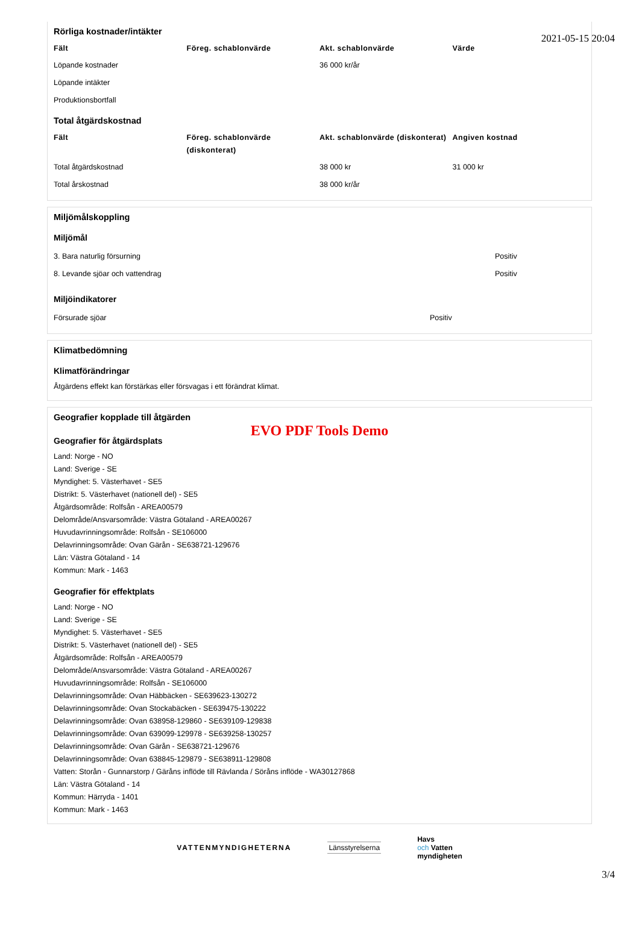2021-05-15 20:04
Rörliga kostnader/intäkter
| Fält | Föreg. schablonvärde | Akt. schablonvärde | Värde |
| --- | --- | --- | --- |
| Löpande kostnader | | 36 000 kr/år | |
| Löpande intäkter | | | |
| Produktionsbortfall | | | |
Total åtgärdskostnad
| Fält | Föreg. schablonvärde (diskonterat) | Akt. schablonvärde (diskonterat) | Angiven kostnad |
| --- | --- | --- | --- |
| Total åtgärdskostnad | | 38 000 kr | 31 000 kr |
| Total årskostnad | | 38 000 kr/år | |
Miljömålskoppling
Miljömål
| 3. Bara naturlig försurning | Positiv |
| 8. Levande sjöar och vattendrag | Positiv |
Miljöindikatorer
| Försurade sjöar | Positiv |
Klimatbedömning
Klimatförändringar
Åtgärdens effekt kan förstärkas eller försvagas i ett förändrat klimat.
Geografier kopplade till åtgärden
EVO PDF Tools Demo
Geografier för åtgärdsplats
Land: Norge - NO
Land: Sverige - SE
Myndighet: 5. Västerhavet - SE5
Distrikt: 5. Västerhavet (nationell del) - SE5
Åtgärdsområde: Rolfsån - AREA00579
Delområde/Ansvarsområde: Västra Götaland - AREA00267
Huvudavrinningsområde: Rolfsån - SE106000
Delavrinningsområde: Ovan Gärån - SE638721-129676
Län: Västra Götaland - 14
Kommun: Mark - 1463
Geografier för effektplats
Land: Norge - NO
Land: Sverige - SE
Myndighet: 5. Västerhavet - SE5
Distrikt: 5. Västerhavet (nationell del) - SE5
Åtgärdsområde: Rolfsån - AREA00579
Delområde/Ansvarsområde: Västra Götaland - AREA00267
Huvudavrinningsområde: Rolfsån - SE106000
Delavrinningsområde: Ovan Häbbäcken - SE639623-130272
Delavrinningsområde: Ovan Stockabäcken - SE639475-130222
Delavrinningsområde: Ovan 638958-129860 - SE639109-129838
Delavrinningsområde: Ovan 639099-129978 - SE639258-130257
Delavrinningsområde: Ovan Gärån - SE638721-129676
Delavrinningsområde: Ovan 638845-129879 - SE638911-129808
Vatten: Storån - Gunnarstorp / Gäråns inflöde till Rävlanda / Söråns inflöde - WA30127868
Län: Västra Götaland - 14
Kommun: Härryda - 1401
Kommun: Mark - 1463
VATTENMYNDIGHETERNA Länsstyrelserna
Havs
och Vatten
myndigheten
3/4